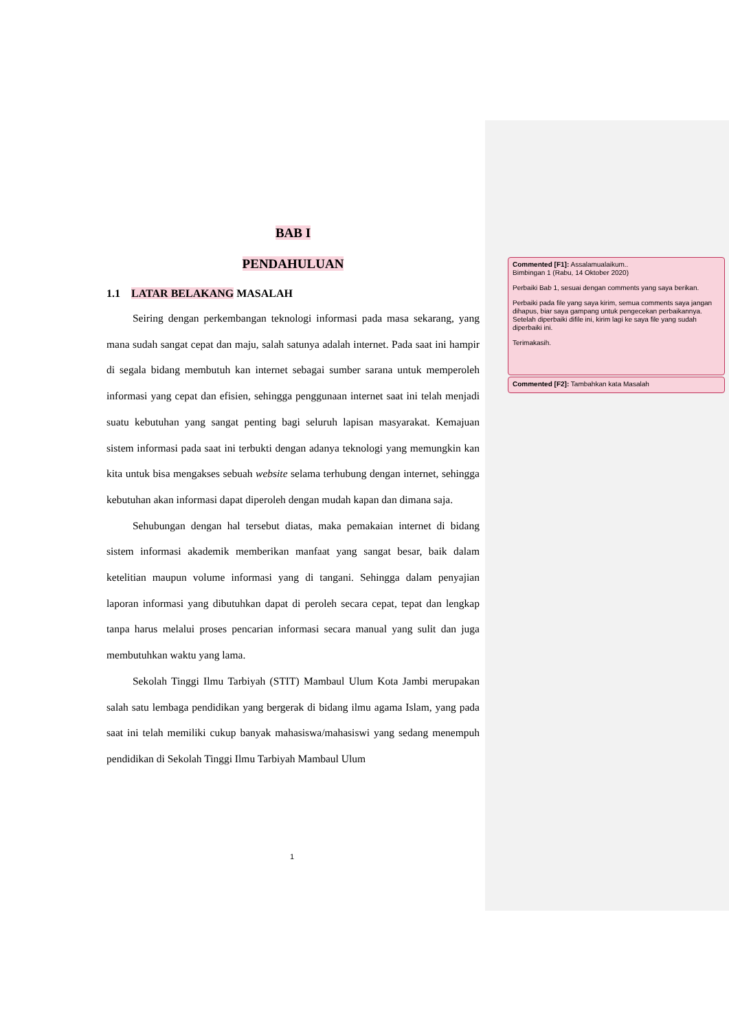BAB I
PENDAHULUAN
1.1 LATAR BELAKANG MASALAH
Seiring dengan perkembangan teknologi informasi pada masa sekarang, yang mana sudah sangat cepat dan maju, salah satunya adalah internet. Pada saat ini hampir di segala bidang membutuh kan internet sebagai sumber sarana untuk memperoleh informasi yang cepat dan efisien, sehingga penggunaan internet saat ini telah menjadi suatu kebutuhan yang sangat penting bagi seluruh lapisan masyarakat. Kemajuan sistem informasi pada saat ini terbukti dengan adanya teknologi yang memungkin kan kita untuk bisa mengakses sebuah website selama terhubung dengan internet, sehingga kebutuhan akan informasi dapat diperoleh dengan mudah kapan dan dimana saja.
Sehubungan dengan hal tersebut diatas, maka pemakaian internet di bidang sistem informasi akademik memberikan manfaat yang sangat besar, baik dalam ketelitian maupun volume informasi yang di tangani. Sehingga dalam penyajian laporan informasi yang dibutuhkan dapat di peroleh secara cepat, tepat dan lengkap tanpa harus melalui proses pencarian informasi secara manual yang sulit dan juga membutuhkan waktu yang lama.
Sekolah Tinggi Ilmu Tarbiyah (STIT) Mambaul Ulum Kota Jambi merupakan salah satu lembaga pendidikan yang bergerak di bidang ilmu agama Islam, yang pada saat ini telah memiliki cukup banyak mahasiswa/mahasiswi yang sedang menempuh pendidikan di Sekolah Tinggi Ilmu Tarbiyah Mambaul Ulum
1
Commented [F1]: Assalamualaikum..
Bimbingan 1 (Rabu, 14 Oktober 2020)
Perbaiki Bab 1, sesuai dengan comments yang saya berikan.
Perbaiki pada file yang saya kirim, semua comments saya jangan dihapus, biar saya gampang untuk pengecekan perbaikannya. Setelah diperbaiki difile ini, kirim lagi ke saya file yang sudah diperbaiki ini.
Terimakasih.
Commented [F2]: Tambahkan kata Masalah